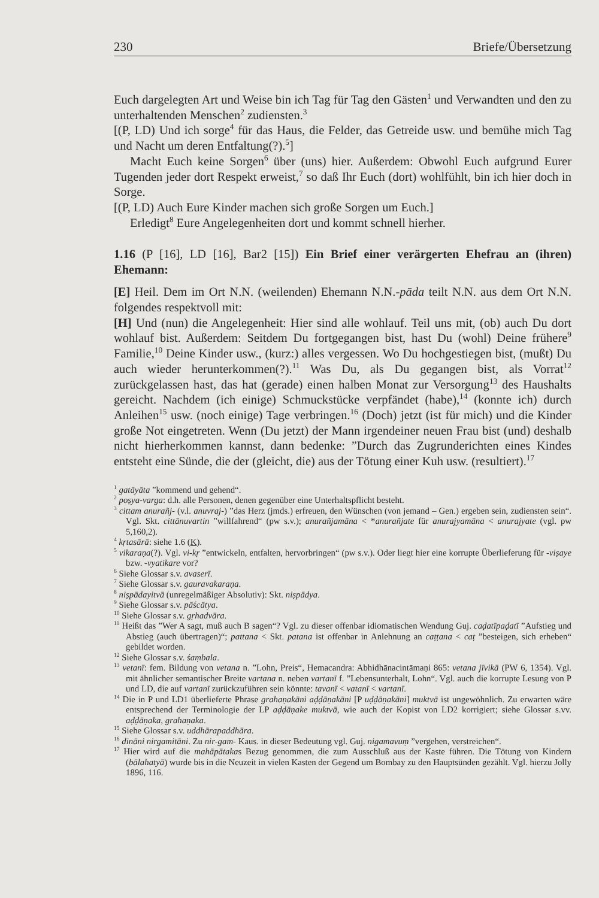230 Briefe/Übersetzung
Euch dargelegten Art und Weise bin ich Tag für Tag den Gästen<sup>1</sup> und Verwandten und den zu unterhaltenden Menschen<sup>2</sup> zudiensten.<sup>3</sup>
[(P, LD) Und ich sorge<sup>4</sup> für das Haus, die Felder, das Getreide usw. und bemühe mich Tag und Nacht um deren Entfaltung(?).<sup>5</sup>]
Macht Euch keine Sorgen<sup>6</sup> über (uns) hier. Außerdem: Obwohl Euch aufgrund Eurer Tugenden jeder dort Respekt erweist,<sup>7</sup> so daß Ihr Euch (dort) wohlfühlt, bin ich hier doch in Sorge.
[(P, LD) Auch Eure Kinder machen sich große Sorgen um Euch.]
Erledigt<sup>8</sup> Eure Angelegenheiten dort und kommt schnell hierher.
1.16 (P [16], LD [16], Bar2 [15]) Ein Brief einer verärgerten Ehefrau an (ihren) Ehemann:
[E] Heil. Dem im Ort N.N. (weilenden) Ehemann N.N.-pāda teilt N.N. aus dem Ort N.N. folgendes respektvoll mit:
[H] Und (nun) die Angelegenheit: Hier sind alle wohlauf. Teil uns mit, (ob) auch Du dort wohlauf bist. Außerdem: Seitdem Du fortgegangen bist, hast Du (wohl) Deine frühere<sup>9</sup> Familie,<sup>10</sup> Deine Kinder usw., (kurz:) alles vergessen. Wo Du hochgestiegen bist, (mußt) Du auch wieder herunterkommen(?).<sup>11</sup> Was Du, als Du gegangen bist, als Vorrat<sup>12</sup> zurückgelassen hast, das hat (gerade) einen halben Monat zur Versorgung<sup>13</sup> des Haushalts gereicht. Nachdem (ich einige) Schmuckstücke verpfändet (habe),<sup>14</sup> (konnte ich) durch Anleihen<sup>15</sup> usw. (noch einige) Tage verbringen.<sup>16</sup> (Doch) jetzt (ist für mich) und die Kinder große Not eingetreten. Wenn (Du jetzt) der Mann irgendeiner neuen Frau bist (und) deshalb nicht hierherkommen kannst, dann bedenke: ”Durch das Zugrunderichten eines Kindes entsteht eine Sünde, die der (gleicht, die) aus der Tötung einer Kuh usw. (resultiert).<sup>17</sup>
<sup>1</sup> gatāyāta ”kommend und gehend“.
<sup>2</sup> poṣya-varga: d.h. alle Personen, denen gegenüber eine Unterhaltspflicht besteht.
<sup>3</sup> cittam anurañj- (v.l. anuvraj-) ”das Herz (jmds.) erfreuen, den Wünschen (von jemand – Gen.) ergeben sein, zudiensten sein“. Vgl. Skt. cittānuvartin ”willfahrend“ (pw s.v.); anurañjamāna < *anurañjate für anurajyamāna < anurajyate (vgl. pw 5,160,2).
<sup>4</sup> kṛtasārā: siehe 1.6 (K).
<sup>5</sup> vikaraṇa(?). Vgl. vi-kṛ ”entwickeln, entfalten, hervorbringen“ (pw s.v.). Oder liegt hier eine korrupte Überlieferung für -viṣaye bzw. -vyatikare vor?
<sup>6</sup> Siehe Glossar s.v. avaserī.
<sup>7</sup> Siehe Glossar s.v. gauravakaraṇa.
<sup>8</sup> niṣpādayitvā (unregelmäßiger Absolutiv): Skt. niṣpādya.
<sup>9</sup> Siehe Glossar s.v. pāścātya.
<sup>10</sup> Siehe Glossar s.v. gṛhadvāra.
<sup>11</sup> Heißt das ”Wer A sagt, muß auch B sagen“? Vgl. zu dieser offenbar idiomatischen Wendung Guj. caḍatīpaḍatī ”Aufstieg und Abstieg (auch übertragen)“; pattana < Skt. patana ist offenbar in Anlehnung an caṭṭana < caṭ ”besteigen, sich erheben“ gebildet worden.
<sup>12</sup> Siehe Glossar s.v. śaṃbala.
<sup>13</sup> vetanī: fem. Bildung von vetana n. ”Lohn, Preis“, Hemacandra: Abhidhānacintāmaṇi 865: vetana jīvikā (PW 6, 1354). Vgl. mit ähnlicher semantischer Breite vartana n. neben vartanī f. ”Lebensunterhalt, Lohn“. Vgl. auch die korrupte Lesung von P und LD, die auf vartanī zurückzuführen sein könnte: tavanī < vatanī < vartanī.
<sup>14</sup> Die in P und LD1 überlieferte Phrase grahaṇakāni aḍḍāṇakāni [P uḍḍāṇakāni] muktvā ist ungewöhnlich. Zu erwarten wäre entsprechend der Terminologie der LP aḍḍāṇake muktvā, wie auch der Kopist von LD2 korrigiert; siehe Glossar s.vv. aḍḍāṇaka, grahaṇaka.
<sup>15</sup> Siehe Glossar s.v. uddhārapaddhāra.
<sup>16</sup> dināni nirgamitāni. Zu nir-gam- Kaus. in dieser Bedeutung vgl. Guj. nigamavuṃ ”vergehen, verstreichen“.
<sup>17</sup> Hier wird auf die mahāpātakas Bezug genommen, die zum Ausschluß aus der Kaste führen. Die Tötung von Kindern (bālahatyā) wurde bis in die Neuzeit in vielen Kasten der Gegend um Bombay zu den Hauptsünden gezählt. Vgl. hierzu Jolly 1896, 116.